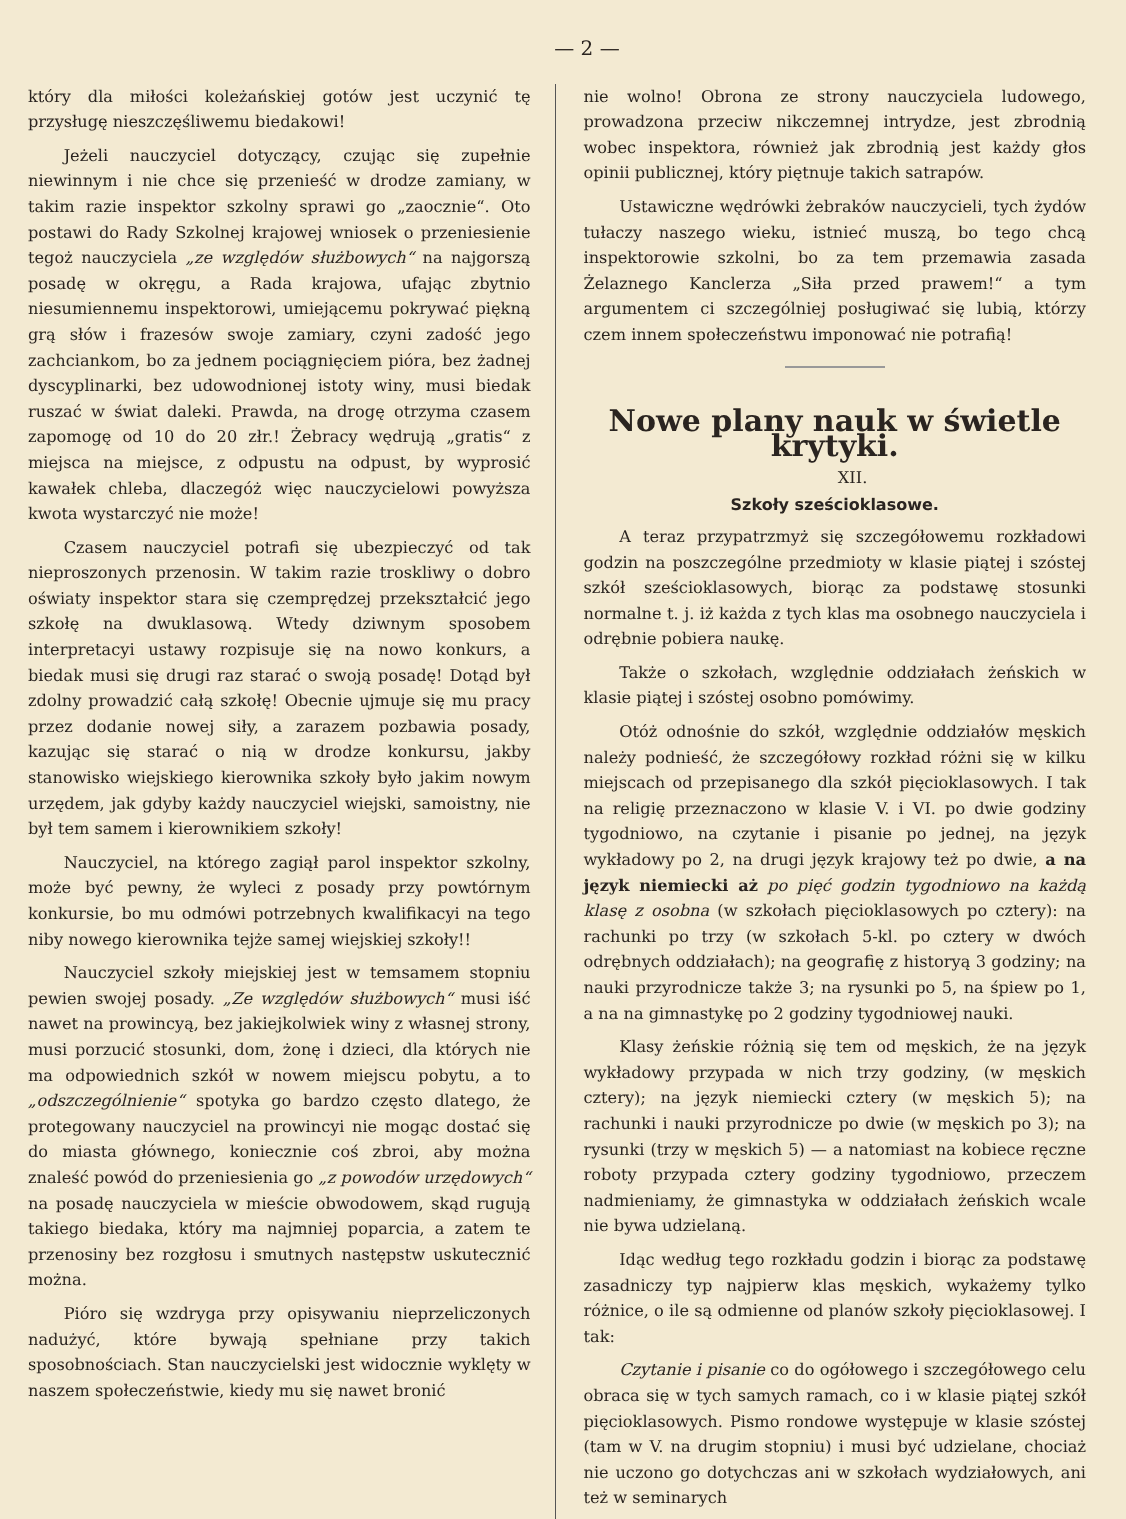— 2 —
który dla miłości koleżańskiej gotów jest uczynić tę przysługę nieszczęśliwemu biedakowi!
Jeżeli nauczyciel dotyczący, czując się zupełnie niewinnym i nie chce się przenieść w drodze zamiany, w takim razie inspektor szkolny sprawi go „zaocznie“. Oto postawi do Rady Szkolnej krajowej wniosek o przeniesienie tegoż nauczyciela „ze względów służbowych“ na najgorszą posadę w okręgu, a Rada krajowa, ufając zbytnio niesumiennemu inspektorowi, umiejącemu pokrywać piękną grą słów i frazesów swoje zamiary, czyni zadość jego zachciankom, bo za jednem pociągnięciem pióra, bez żadnej dyscyplinarki, bez udowodnionej istoty winy, musi biedak ruszać w świat daleki. Prawda, na drogę otrzyma czasem zapomogę od 10 do 20 złr.! Żebracy wędrują „gratis“ z miejsca na miejsce, z odpustu na odpust, by wyprosić kawałek chleba, dlaczegóż więc nauczycielowi powyższa kwota wystarczyć nie może!
Czasem nauczyciel potrafi się ubezpieczyć od tak nieproszonych przenosin. W takim razie troskliwy o dobro oświaty inspektor stara się czemprędzej przekształcić jego szkołę na dwuklasową. Wtedy dziwnym sposobem interpretacyi ustawy rozpisuje się na nowo konkurs, a biedak musi się drugi raz starać o swoją posadę! Dotąd był zdolny prowadzić całą szkołę! Obecnie ujmuje się mu pracy przez dodanie nowej siły, a zarazem pozbawia posady, kazując się starać o nią w drodze konkursu, jakby stanowisko wiejskiego kierownika szkoły było jakim nowym urzędem, jak gdyby każdy nauczyciel wiejski, samoistny, nie był tem samem i kierownikiem szkoły!
Nauczyciel, na którego zagiął parol inspektor szkolny, może być pewny, że wyleci z posady przy powtórnym konkursie, bo mu odmówi potrzebnych kwalifikacyi na tego niby nowego kierownika tejże samej wiejskiej szkoły!!
Nauczyciel szkoły miejskiej jest w temsamem stopniu pewien swojej posady. „Ze względów służbowych“ musi iść nawet na prowincyą, bez jakiejkolwiek winy z własnej strony, musi porzucić stosunki, dom, żonę i dzieci, dla których nie ma odpowiednich szkół w nowem miejscu pobytu, a to „odszczególnienie“ spotyka go bardzo często dlatego, że protegowany nauczyciel na prowincyi nie mogąc dostać się do miasta głównego, koniecznie coś zbroi, aby można znaleść powód do przeniesienia go „z powodów urzędowych“ na posadę nauczyciela w mieście obwodowem, skąd rugują takiego biedaka, który ma najmniej poparcia, a zatem te przenosiny bez rozgłosu i smutnych następstw uskutecznić można.
Pióro się wzdryga przy opisywaniu nieprzeliczonych nadużyć, które bywają spełniane przy takich sposobnościach. Stan nauczycielski jest widocznie wyklęty w naszem społeczeństwie, kiedy mu się nawet bronić
nie wolno! Obrona ze strony nauczyciela ludowego, prowadzona przeciw nikczemnej intrydze, jest zbrodnią wobec inspektora, również jak zbrodnią jest każdy głos opinii publicznej, który piętnuje takich satrapów.
Ustawiczne wędrówki żebraków nauczycieli, tych żydów tułaczy naszego wieku, istnieć muszą, bo tego chcą inspektorowie szkolni, bo za tem przemawia zasada Żelaznego Kanclerza „Siła przed prawem!“ a tym argumentem ci szczególniej posługiwać się lubią, którzy czem innem społeczeństwu imponować nie potrafią!
Nowe plany nauk w świetle krytyki.
XII.
Szkoły sześcioklasowe.
A teraz przypatrzmyż się szczegółowemu rozkładowi godzin na poszczególne przedmioty w klasie piątej i szóstej szkół sześcioklasowych, biorąc za podstawę stosunki normalne t. j. iż każda z tych klas ma osobnego nauczyciela i odrębnie pobiera naukę.
Także o szkołach, względnie oddziałach żeńskich w klasie piątej i szóstej osobno pomówimy.
Otóż odnośnie do szkół, względnie oddziałów męskich należy podnieść, że szczegółowy rozkład różni się w kilku miejscach od przepisanego dla szkół pięcioklasowych. I tak na religię przeznaczono w klasie V. i VI. po dwie godziny tygodniowo, na czytanie i pisanie po jednej, na język wykładowy po 2, na drugi język krajowy też po dwie, a na język niemiecki aż po pięć godzin tygodniowo na każdą klasę z osobna (w szkołach pięcioklasowych po cztery): na rachunki po trzy (w szkołach 5-kl. po cztery w dwóch odrębnych oddziałach); na geografię z historyą 3 godziny; na nauki przyrodnicze także 3; na rysunki po 5, na śpiew po 1, a na na gimnastykę po 2 godziny tygodniowej nauki.
Klasy żeńskie różnią się tem od męskich, że na język wykładowy przypada w nich trzy godziny, (w męskich cztery); na język niemiecki cztery (w męskich 5); na rachunki i nauki przyrodnicze po dwie (w męskich po 3); na rysunki (trzy w męskich 5) — a natomiast na kobiece ręczne roboty przypada cztery godziny tygodniowo, przeczem nadmieniamy, że gimnastyka w oddziałach żeńskich wcale nie bywa udzielaną.
Idąc według tego rozkładu godzin i biorąc za podstawę zasadniczy typ najpierw klas męskich, wykażemy tylko różnice, o ile są odmienne od planów szkoły pięcioklasowej. I tak:
Czytanie i pisanie co do ogółowego i szczegółowego celu obraca się w tych samych ramach, co i w klasie piątej szkół pięcioklasowych. Pismo rondowe występuje w klasie szóstej (tam w V. na drugim stopniu) i musi być udzielane, chociaż nie uczono go dotychczas ani w szkołach wydziałowych, ani też w seminarych